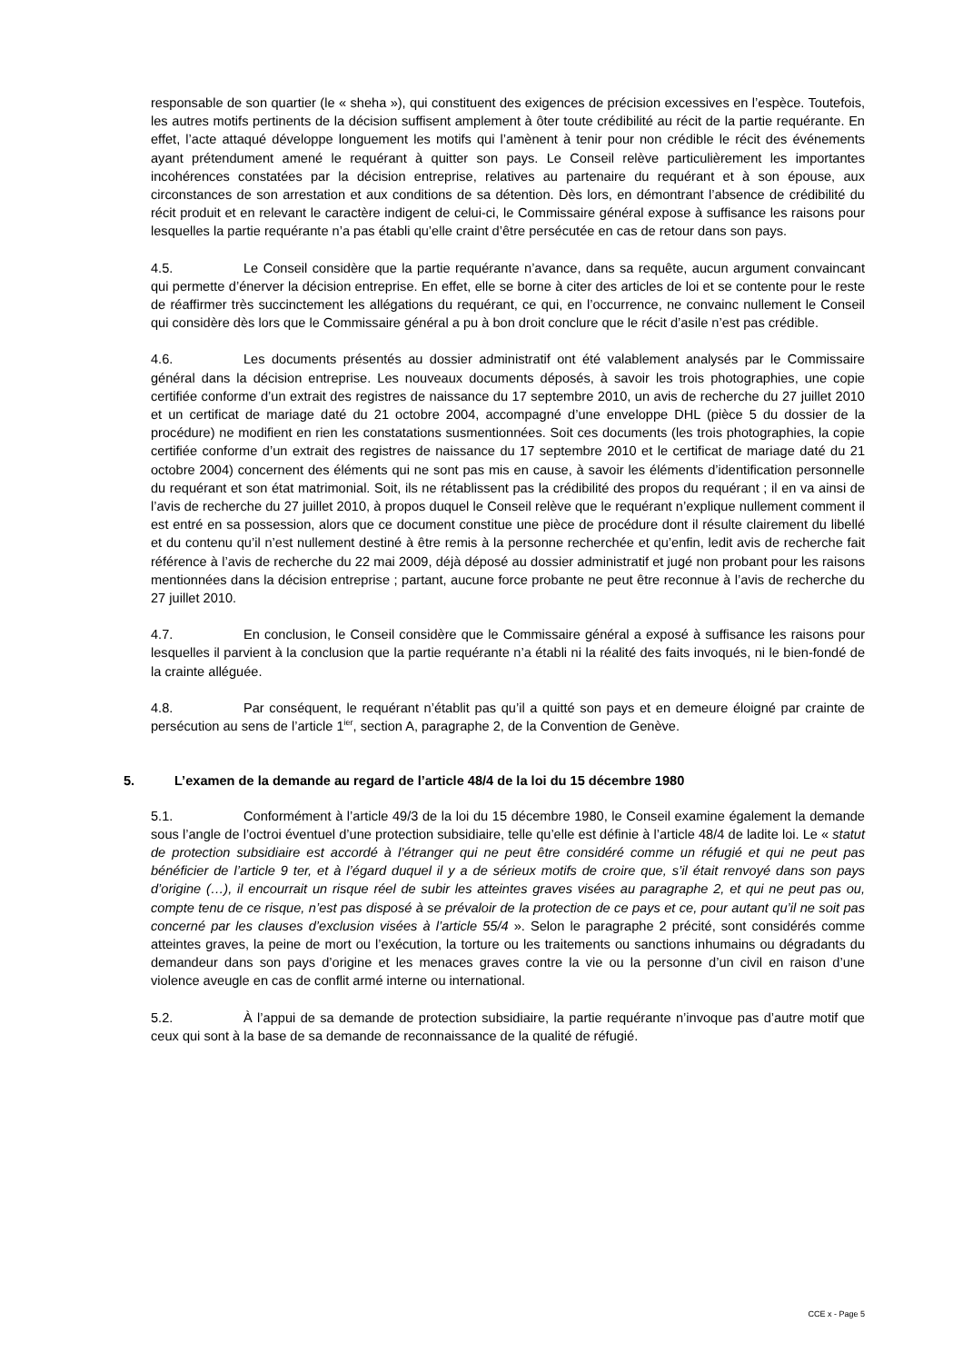responsable de son quartier (le « sheha »), qui constituent des exigences de précision excessives en l’espèce. Toutefois, les autres motifs pertinents de la décision suffisent amplement à ôter toute crédibilité au récit de la partie requérante. En effet, l’acte attaqué développe longuement les motifs qui l’amènent à tenir pour non crédible le récit des événements ayant prétendument amené le requérant à quitter son pays. Le Conseil relève particulièrement les importantes incohérences constatées par la décision entreprise, relatives au partenaire du requérant et à son épouse, aux circonstances de son arrestation et aux conditions de sa détention. Dès lors, en démontrant l’absence de crédibilité du récit produit et en relevant le caractère indigent de celui-ci, le Commissaire général expose à suffisance les raisons pour lesquelles la partie requérante n’a pas établi qu’elle craint d’être persécutée en cas de retour dans son pays.
4.5. Le Conseil considère que la partie requérante n’avance, dans sa requête, aucun argument convaincant qui permette d’énerver la décision entreprise. En effet, elle se borne à citer des articles de loi et se contente pour le reste de réaffirmer très succinctement les allégations du requérant, ce qui, en l’occurrence, ne convainc nullement le Conseil qui considère dès lors que le Commissaire général a pu à bon droit conclure que le récit d’asile n’est pas crédible.
4.6. Les documents présentés au dossier administratif ont été valablement analysés par le Commissaire général dans la décision entreprise. Les nouveaux documents déposés, à savoir les trois photographies, une copie certifiée conforme d’un extrait des registres de naissance du 17 septembre 2010, un avis de recherche du 27 juillet 2010 et un certificat de mariage daté du 21 octobre 2004, accompagné d’une enveloppe DHL (pièce 5 du dossier de la procédure) ne modifient en rien les constatations susmentionnées. Soit ces documents (les trois photographies, la copie certifiée conforme d’un extrait des registres de naissance du 17 septembre 2010 et le certificat de mariage daté du 21 octobre 2004) concernent des éléments qui ne sont pas mis en cause, à savoir les éléments d’identification personnelle du requérant et son état matrimonial. Soit, ils ne rétablissent pas la crédibilité des propos du requérant ; il en va ainsi de l’avis de recherche du 27 juillet 2010, à propos duquel le Conseil relève que le requérant n’explique nullement comment il est entré en sa possession, alors que ce document constitue une pièce de procédure dont il résulte clairement du libellé et du contenu qu’il n’est nullement destiné à être remis à la personne recherchée et qu’enfin, ledit avis de recherche fait référence à l’avis de recherche du 22 mai 2009, déjà déposé au dossier administratif et jugé non probant pour les raisons mentionnées dans la décision entreprise ; partant, aucune force probante ne peut être reconnue à l’avis de recherche du 27 juillet 2010.
4.7. En conclusion, le Conseil considère que le Commissaire général a exposé à suffisance les raisons pour lesquelles il parvient à la conclusion que la partie requérante n’a établi ni la réalité des faits invoqués, ni le bien-fondé de la crainte alléguée.
4.8. Par conséquent, le requérant n’établit pas qu’il a quitté son pays et en demeure éloigné par crainte de persécution au sens de l’article 1<sup>ier</sup>, section A, paragraphe 2, de la Convention de Genève.
5. L’examen de la demande au regard de l’article 48/4 de la loi du 15 décembre 1980
5.1. Conformément à l’article 49/3 de la loi du 15 décembre 1980, le Conseil examine également la demande sous l’angle de l’octroi éventuel d’une protection subsidiaire, telle qu’elle est définie à l’article 48/4 de ladite loi. Le « statut de protection subsidiaire est accordé à l’étranger qui ne peut être considéré comme un réfugié et qui ne peut pas bénéficier de l’article 9 ter, et à l’égard duquel il y a de sérieux motifs de croire que, s’il était renvoyé dans son pays d’origine (…), il encourrait un risque réel de subir les atteintes graves visées au paragraphe 2, et qui ne peut pas ou, compte tenu de ce risque, n’est pas disposé à se prévaloir de la protection de ce pays et ce, pour autant qu’il ne soit pas concerné par les clauses d’exclusion visées à l’article 55/4 ». Selon le paragraphe 2 précité, sont considérés comme atteintes graves, la peine de mort ou l’exécution, la torture ou les traitements ou sanctions inhumains ou dégradants du demandeur dans son pays d’origine et les menaces graves contre la vie ou la personne d’un civil en raison d’une violence aveugle en cas de conflit armé interne ou international.
5.2. À l’appui de sa demande de protection subsidiaire, la partie requérante n’invoque pas d’autre motif que ceux qui sont à la base de sa demande de reconnaissance de la qualité de réfugié.
CCE x - Page 5